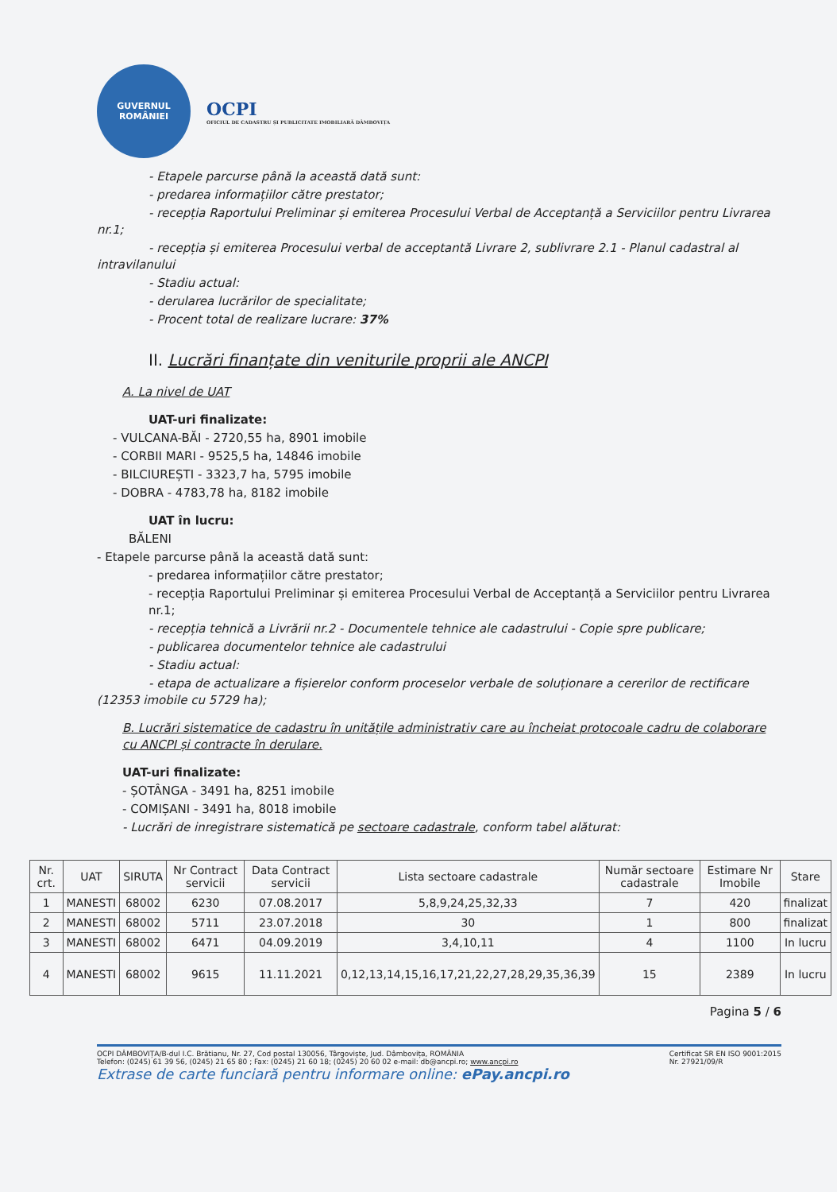GUVERNUL
ROMÂNIEI
OCPI
OFICIUL DE CADASTRU ȘI PUBLICITATE IMOBILIARĂ DÂMBOVIȚA
- Etapele parcurse până la această dată sunt:
- predarea informațiilor către prestator;
- recepția Raportului Preliminar și emiterea Procesului Verbal de Acceptanță a Serviciilor pentru Livrarea nr.1;
- recepția și emiterea Procesului verbal de acceptantă Livrare 2, sublivrare 2.1 - Planul cadastral al intravilanului
- Stadiu actual:
- derularea lucrărilor de specialitate;
- Procent total de realizare lucrare: 37%
II. Lucrări finanțate din veniturile proprii ale ANCPI
A. La nivel de UAT
UAT-uri finalizate:
- VULCANA-BĂI - 2720,55 ha, 8901 imobile
- CORBII MARI - 9525,5 ha, 14846 imobile
- BILCIUREȘTI - 3323,7 ha, 5795 imobile
- DOBRA - 4783,78 ha, 8182 imobile
UAT în lucru:
BĂLENI
- Etapele parcurse până la această dată sunt:
- predarea informațiilor către prestator;
- recepția Raportului Preliminar și emiterea Procesului Verbal de Acceptanță a Serviciilor pentru Livrarea nr.1;
- recepția tehnică a Livrării nr.2 - Documentele tehnice ale cadastrului - Copie spre publicare;
- publicarea documentelor tehnice ale cadastrului
- Stadiu actual:
- etapa de actualizare a fișierelor conform proceselor verbale de soluționare a cererilor de rectificare (12353 imobile cu 5729 ha);
B. Lucrări sistematice de cadastru în unitățile administrativ care au încheiat protocoale cadru de colaborare cu ANCPI și contracte în derulare.
UAT-uri finalizate:
- ȘOTÂNGA - 3491 ha, 8251 imobile
- COMIȘANI - 3491 ha, 8018 imobile
- Lucrări de inregistrare sistematică pe sectoare cadastrale, conform tabel alăturat:
| Nr. crt. | UAT | SIRUTA | Nr Contract servicii | Data Contract servicii | Lista sectoare cadastrale | Număr sectoare cadastrale | Estimare Nr Imobile | Stare |
| --- | --- | --- | --- | --- | --- | --- | --- | --- |
| 1 | MANESTI | 68002 | 6230 | 07.08.2017 | 5,8,9,24,25,32,33 | 7 | 420 | finalizat |
| 2 | MANESTI | 68002 | 5711 | 23.07.2018 | 30 | 1 | 800 | finalizat |
| 3 | MANESTI | 68002 | 6471 | 04.09.2019 | 3,4,10,11 | 4 | 1100 | In lucru |
| 4 | MANESTI | 68002 | 9615 | 11.11.2021 | 0,12,13,14,15,16,17,21,22,27,28,29,35,36,39 | 15 | 2389 | In lucru |
Pagina 5 / 6
OCPI DÂMBOVIȚA/B-dul I.C. Brătianu, Nr. 27, Cod postal 130056, Târgoviște, Jud. Dâmbovița, ROMÂNIA
Telefon: (0245) 61 39 56, (0245) 21 65 80 ; Fax: (0245) 21 60 18; (0245) 20 60 02 e-mail: db@ancpi.ro; www.ancpi.ro
Certificat SR EN ISO 9001:2015
Nr. 27921/09/R
Extrase de carte funciară pentru informare online: ePay.ancpi.ro